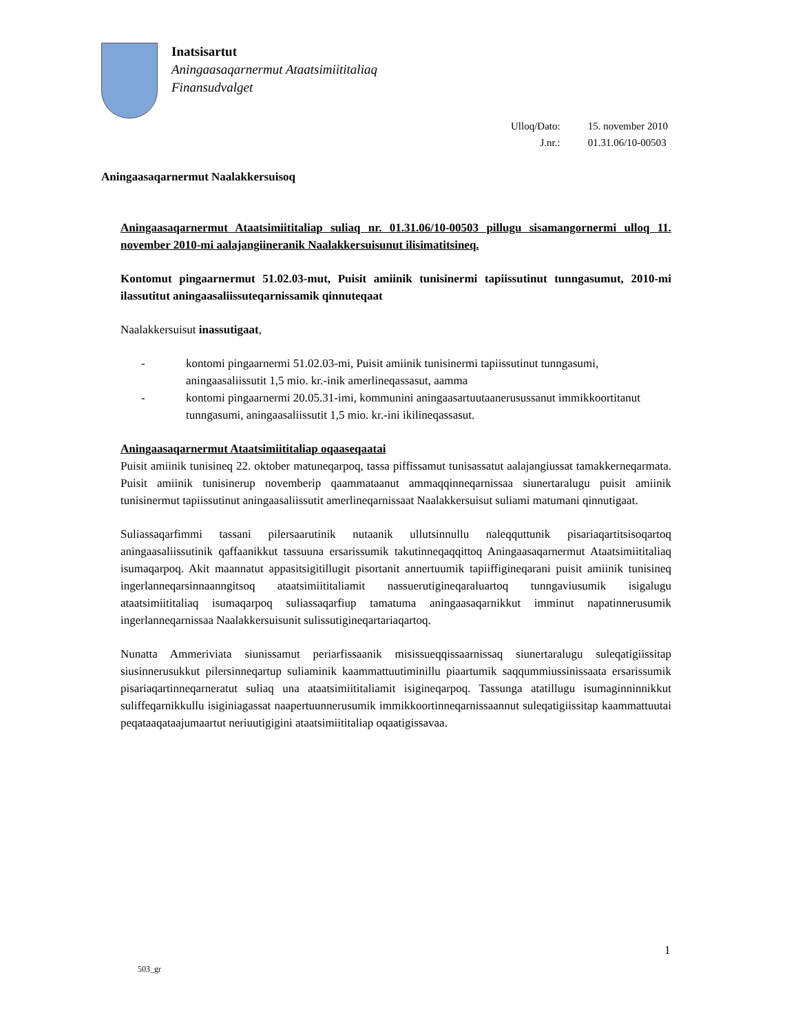Inatsisartut
Aningaasaqarnermut Ataatsimiititaliaq
Finansudvalget
| Ulloq/Dato: | 15. november 2010 |
| J.nr.: | 01.31.06/10-00503 |
Aningaasaqarnermut Naalakkersuisoq
Aningaasaqarnermut Ataatsimiititaliap suliaq nr. 01.31.06/10-00503 pillugu sisamangornermi ulloq 11. november 2010-mi aalajangiineranik Naalakkersuisunut ilisimatitsineq.
Kontomut pingaarnermut 51.02.03-mut, Puisit amiinik tunisinermi tapiissutinut tunngasumut, 2010-mi ilassutitut aningaasaliissuteqarnissamik qinnuteqaat
Naalakkersuisut inassutigaat,
- kontomi pingaarnermi 51.02.03-mi, Puisit amiinik tunisinermi tapiissutinut tunngasumi, aningaasaliissutit 1,5 mio. kr.-inik amerlineqassasut, aamma
- kontomi pingaarnermi 20.05.31-imi, kommunini aningaasartuutaanerusussanut immikkoortitanut tunngasumi, aningaasaliissutit 1,5 mio. kr.-ini ikilineqassasut.
Aningaasaqarnermut Ataatsimiititaliap oqaaseqaatai
Puisit amiinik tunisineq 22. oktober matuneqarpoq, tassa piffissamut tunisassatut aalajangiussat tamakkerneqarmata. Puisit amiinik tunisinerup novemberip qaammataanut ammaqqinneqarnissaa siunertaralugu puisit amiinik tunisinermut tapiissutinut aningaasaliissutit amerlineqarnissaat Naalakkersuisut suliami matumani qinnutigaat.
Suliassaqarfimmi tassani pilersaarutinik nutaanik ullutsinnullu naleqquttunik pisariaqartitsisoqartoq aningaasaliissutinik qaffaanikkut tassuuna ersarissumik takutinneqaqqittoq Aningaasaqarnermut Ataatsimiititaliaq isumaqarpoq. Akit maannatut appasitsigitillugit pisortanit annertuumik tapiiffigineqarani puisit amiinik tunisineq ingerlanneqarsinnaanngitsoq ataatsimiititaliamit nassuerutigineqaraluartoq tunngaviusumik isigalugu ataatsimiititaliaq isumaqarpoq suliassaqarfiup tamatuma aningaasaqarnikkut imminut napatinnerusumik ingerlanneqarnissaa Naalakkersuisunit sulissutigineqartariaqartoq.
Nunatta Ammeriviata siunissamut periarfissaanik misissueqqissaarnissaq siunertaralugu suleqatigiissitap siusinnerusukkut pilersinneqartup suliaminik kaammattuutiminillu piaartumik saqqummiussinissaata ersarissumik pisariaqartinneqarneratut suliaq una ataatsimiititaliamit isigineqarpoq. Tassunga atatillugu isumaginninnikkut suliffeqarnikkullu isiginiagassat naapertuunnerusumik immikkoortinneqarnissaannut suleqatigiissitap kaammattuutai peqataaqataajumaartut neriuutigigini ataatsimiititaliap oqaatigissavaa.
1
503_gr